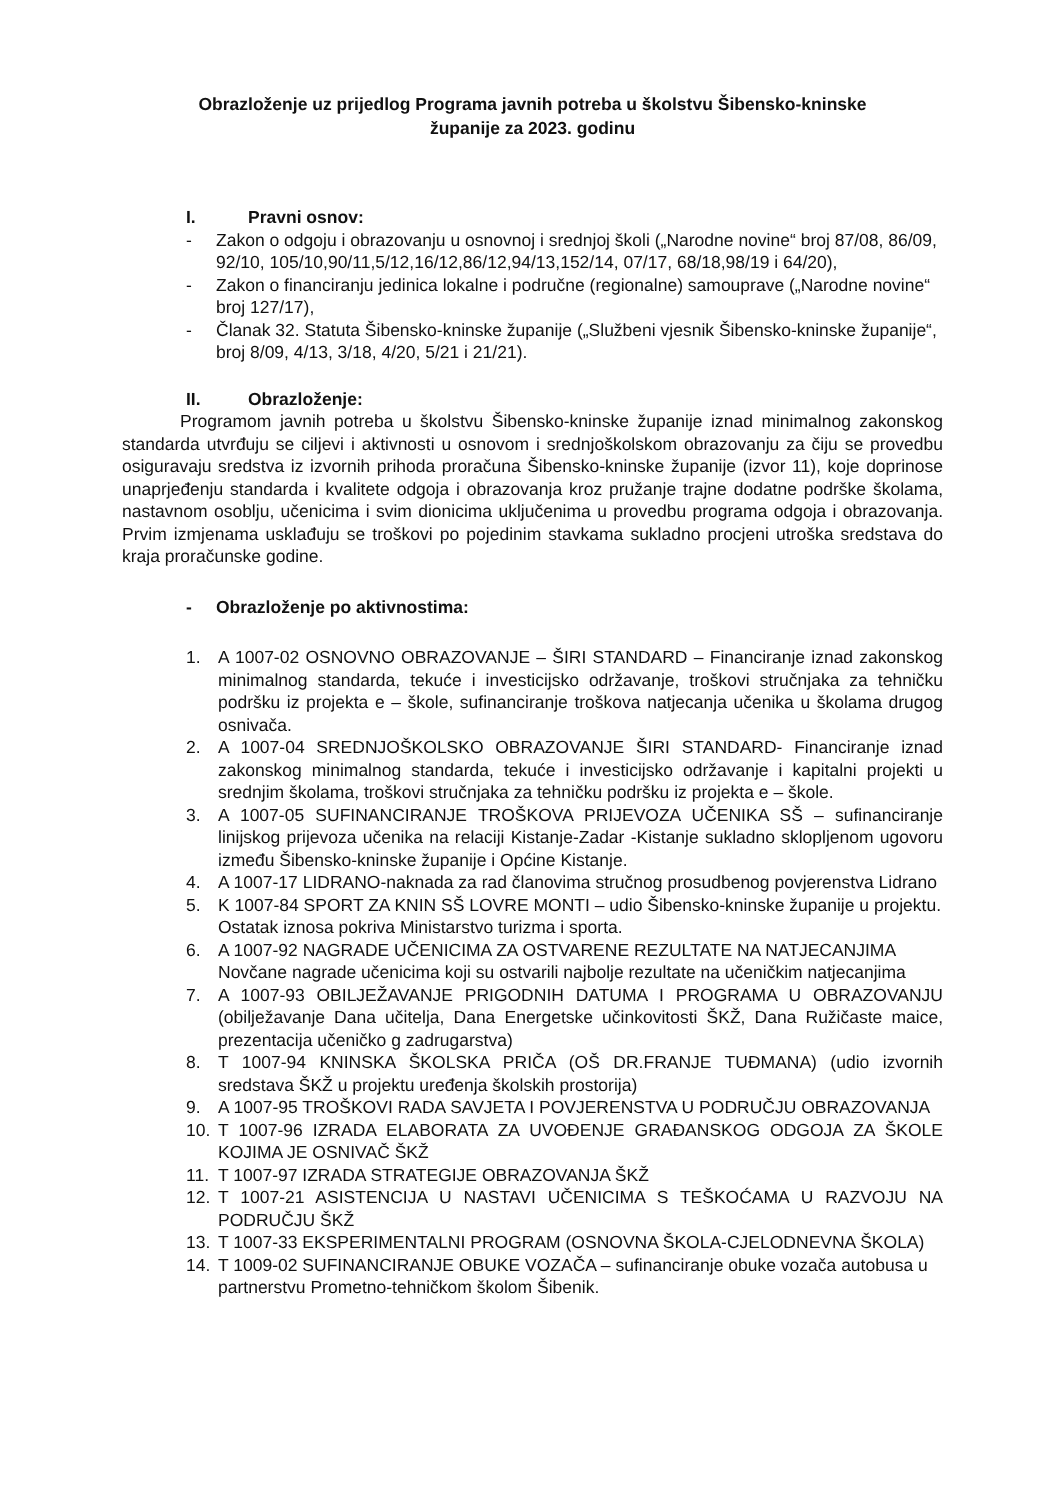Obrazloženje uz prijedlog Programa javnih potreba u školstvu Šibensko-kninske
županije za 2023. godinu
I. Pravni osnov:
- Zakon o odgoju i obrazovanju u osnovnoj i srednjoj školi („Narodne novine“ broj 87/08, 86/09, 92/10, 105/10,90/11,5/12,16/12,86/12,94/13,152/14, 07/17, 68/18,98/19 i 64/20),
- Zakon o financiranju jedinica lokalne i područne (regionalne) samouprave („Narodne novine“ broj 127/17),
- Članak 32. Statuta Šibensko-kninske županije („Službeni vjesnik Šibensko-kninske županije“, broj 8/09, 4/13, 3/18, 4/20, 5/21 i 21/21).
II. Obrazloženje:
Programom javnih potreba u školstvu Šibensko-kninske županije iznad minimalnog zakonskog standarda utvrđuju se ciljevi i aktivnosti u osnovom i srednjoškolskom obrazovanju za čiju se provedbu osiguravaju sredstva iz izvornih prihoda proračuna Šibensko-kninske županije (izvor 11), koje doprinose unaprjeđenju standarda i kvalitete odgoja i obrazovanja kroz pružanje trajne dodatne podrške školama, nastavnom osoblju, učenicima i svim dionicima uključenima u provedbu programa odgoja i obrazovanja. Prvim izmjenama usklađuju se troškovi po pojedinim stavkama sukladno procjeni utroška sredstava do kraja proračunske godine.
- Obrazloženje po aktivnostima:
1. A 1007-02 OSNOVNO OBRAZOVANJE – ŠIRI STANDARD – Financiranje iznad zakonskog minimalnog standarda, tekuće i investicijsko održavanje, troškovi stručnjaka za tehničku podršku iz projekta e – škole, sufinanciranje troškova natjecanja učenika u školama drugog osnivača.
2. A 1007-04 SREDNJOŠKOLSKO OBRAZOVANJE ŠIRI STANDARD- Financiranje iznad zakonskog minimalnog standarda, tekuće i investicijsko održavanje i kapitalni projekti u srednjim školama, troškovi stručnjaka za tehničku podršku iz projekta e – škole.
3. A 1007-05 SUFINANCIRANJE TROŠKOVA PRIJEVOZA UČENIKA SŠ – sufinanciranje linijskog prijevoza učenika na relaciji Kistanje-Zadar -Kistanje sukladno sklopljenom ugovoru između Šibensko-kninske županije i Općine Kistanje.
4. A 1007-17 LIDRANO-naknada za rad članovima stručnog prosudbenog povjerenstva Lidrano
5. K 1007-84 SPORT ZA KNIN SŠ LOVRE MONTI – udio Šibensko-kninske županije u projektu. Ostatak iznosa pokriva Ministarstvo turizma i sporta.
6. A 1007-92 NAGRADE UČENICIMA ZA OSTVARENE REZULTATE NA NATJECANJIMA Novčane nagrade učenicima koji su ostvarili najbolje rezultate na učeničkim natjecanjima
7. A 1007-93 OBILJEŽAVANJE PRIGODNIH DATUMA I PROGRAMA U OBRAZOVANJU (obilježavanje Dana učitelja, Dana Energetske učinkovitosti ŠKŽ, Dana Ružičaste maice, prezentacija učeničko g zadrugarstva)
8. T 1007-94 KNINSKA ŠKOLSKA PRIČA (OŠ DR.FRANJE TUĐMANA) (udio izvornih sredstava ŠKŽ u projektu uređenja školskih prostorija)
9. A 1007-95 TROŠKOVI RADA SAVJETA I POVJERENSTVA U PODRUČJU OBRAZOVANJA
10. T 1007-96 IZRADA ELABORATA ZA UVOĐENJE GRAĐANSKOG ODGOJA ZA ŠKOLE KOJIMA JE OSNIVAČ ŠKŽ
11. T 1007-97 IZRADA STRATEGIJE OBRAZOVANJA ŠKŽ
12. T 1007-21 ASISTENCIJA U NASTAVI UČENICIMA S TEŠKOĆAMA U RAZVOJU NA PODRUČJU ŠKŽ
13. T 1007-33 EKSPERIMENTALNI PROGRAM (OSNOVNA ŠKOLA-CJELODNEVNA ŠKOLA)
14. T 1009-02 SUFINANCIRANJE OBUKE VOZAČA – sufinanciranje obuke vozača autobusa u partnerstvu Prometno-tehničkom školom Šibenik.